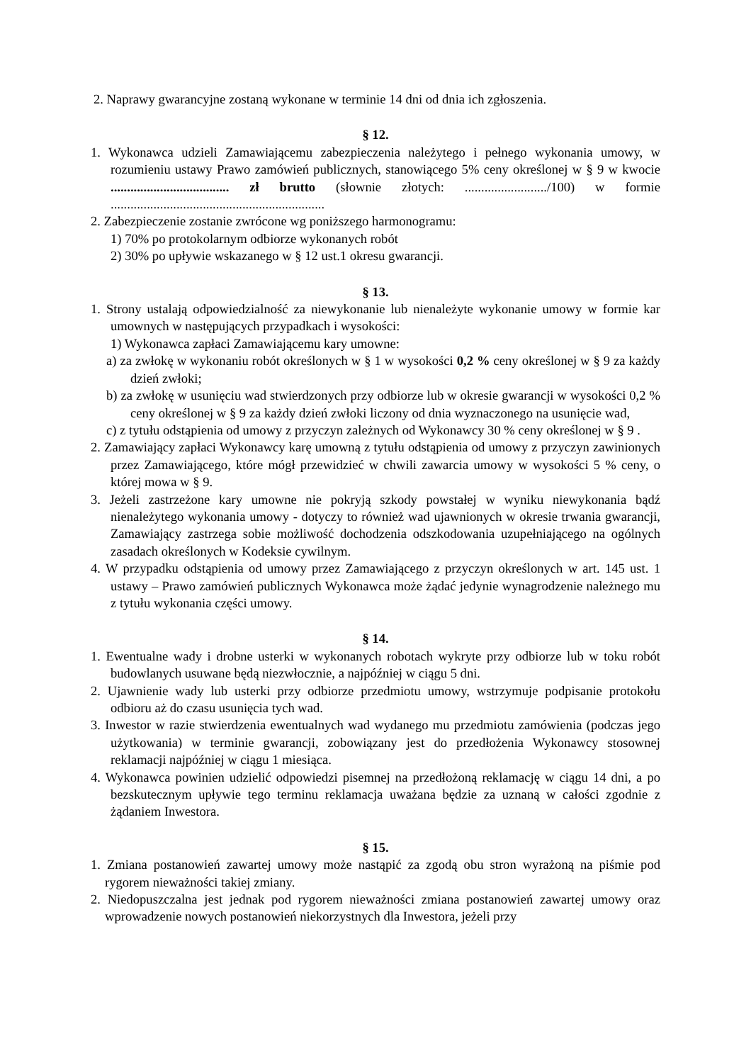2. Naprawy gwarancyjne zostaną wykonane w terminie 14 dni od dnia ich zgłoszenia.
§ 12.
1. Wykonawca udzieli Zamawiającemu zabezpieczenia należytego i pełnego wykonania umowy, w rozumieniu ustawy Prawo zamówień publicznych, stanowiącego 5% ceny określonej w § 9 w kwocie .................................... zł brutto (słownie złotych: ........................./100) w formie .................................................................
2. Zabezpieczenie zostanie zwrócone wg poniższego harmonogramu:
1) 70% po protokolarnym odbiorze wykonanych robót
2) 30% po upływie wskazanego w § 12 ust.1 okresu gwarancji.
§ 13.
1. Strony ustalają odpowiedzialność za niewykonanie lub nienależyte wykonanie umowy w formie kar umownych w następujących przypadkach i wysokości:
1) Wykonawca zapłaci Zamawiającemu kary umowne:
a) za zwłokę w wykonaniu robót określonych w § 1 w wysokości 0,2 % ceny określonej w § 9 za każdy dzień zwłoki;
b) za zwłokę w usunięciu wad stwierdzonych przy odbiorze lub w okresie gwarancji w wysokości 0,2 % ceny określonej w § 9 za każdy dzień zwłoki liczony od dnia wyznaczonego na usunięcie wad,
c) z tytułu odstąpienia od umowy z przyczyn zależnych od Wykonawcy 30 % ceny określonej w § 9 .
2. Zamawiający zapłaci Wykonawcy karę umowną z tytułu odstąpienia od umowy z przyczyn zawinionych przez Zamawiającego, które mógł przewidzieć w chwili zawarcia umowy w wysokości 5 % ceny, o której mowa w § 9.
3. Jeżeli zastrzeżone kary umowne nie pokryją szkody powstałej w wyniku niewykonania bądź nienależytego wykonania umowy - dotyczy to również wad ujawnionych w okresie trwania gwarancji, Zamawiający zastrzega sobie możliwość dochodzenia odszkodowania uzupełniającego na ogólnych zasadach określonych w Kodeksie cywilnym.
4. W przypadku odstąpienia od umowy przez Zamawiającego z przyczyn określonych w art. 145 ust. 1 ustawy – Prawo zamówień publicznych Wykonawca może żądać jedynie wynagrodzenie należnego mu z tytułu wykonania części umowy.
§ 14.
1. Ewentualne wady i drobne usterki w wykonanych robotach wykryte przy odbiorze lub w toku robót budowlanych usuwane będą niezwłocznie, a najpóźniej w ciągu 5 dni.
2. Ujawnienie wady lub usterki przy odbiorze przedmiotu umowy, wstrzymuje podpisanie protokołu odbioru aż do czasu usunięcia tych wad.
3. Inwestor w razie stwierdzenia ewentualnych wad wydanego mu przedmiotu zamówienia (podczas jego użytkowania) w terminie gwarancji, zobowiązany jest do przedłożenia Wykonawcy stosownej reklamacji najpóźniej w ciągu 1 miesiąca.
4. Wykonawca powinien udzielić odpowiedzi pisemnej na przedłożoną reklamację w ciągu 14 dni, a po bezskutecznym upływie tego terminu reklamacja uważana będzie za uznaną w całości zgodnie z żądaniem Inwestora.
§ 15.
1. Zmiana postanowień zawartej umowy może nastąpić za zgodą obu stron wyrażoną na piśmie pod rygorem nieważności takiej zmiany.
2. Niedopuszczalna jest jednak pod rygorem nieważności zmiana postanowień zawartej umowy oraz wprowadzenie nowych postanowień niekorzystnych dla Inwestora, jeżeli przy